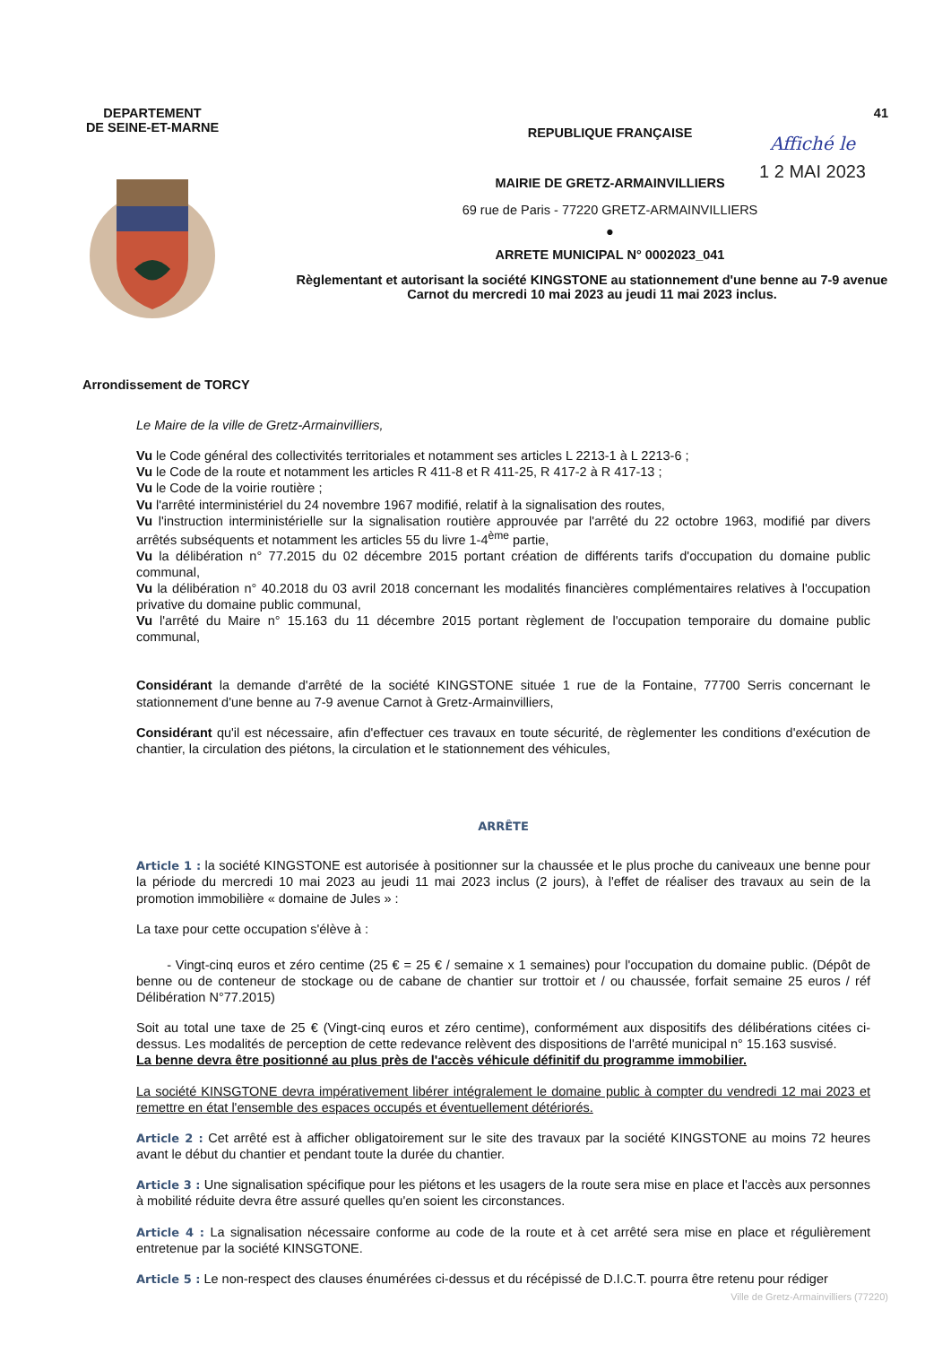DEPARTEMENT
DE SEINE-ET-MARNE
41
Affiché le
1 2 MAI 2023
REPUBLIQUE FRANÇAISE
MAIRIE DE GRETZ-ARMAINVILLIERS
69 rue de Paris - 77220 GRETZ-ARMAINVILLIERS
●
ARRETE MUNICIPAL N° 0002023_041
Règlementant et autorisant la société KINGSTONE au stationnement d'une benne au 7-9 avenue Carnot du mercredi 10 mai 2023 au jeudi 11 mai 2023 inclus.
Arrondissement de TORCY
Le Maire de la ville de Gretz-Armainvilliers,
Vu le Code général des collectivités territoriales et notamment ses articles L 2213-1 à L 2213-6 ;
Vu le Code de la route et notamment les articles R 411-8 et R 411-25, R 417-2 à R 417-13 ;
Vu le Code de la voirie routière ;
Vu l'arrêté interministériel du 24 novembre 1967 modifié, relatif à la signalisation des routes,
Vu l'instruction interministérielle sur la signalisation routière approuvée par l'arrêté du 22 octobre 1963, modifié par divers arrêtés subséquents et notamment les articles 55 du livre 1-4<sup>ème</sup> partie,
Vu la délibération n° 77.2015 du 02 décembre 2015 portant création de différents tarifs d'occupation du domaine public communal,
Vu la délibération n° 40.2018 du 03 avril 2018 concernant les modalités financières complémentaires relatives à l'occupation privative du domaine public communal,
Vu l'arrêté du Maire n° 15.163 du 11 décembre 2015 portant règlement de l'occupation temporaire du domaine public communal,
Considérant la demande d'arrêté de la société KINGSTONE située 1 rue de la Fontaine, 77700 Serris concernant le stationnement d'une benne au 7-9 avenue Carnot à Gretz-Armainvilliers,
Considérant qu'il est nécessaire, afin d'effectuer ces travaux en toute sécurité, de règlementer les conditions d'exécution de chantier, la circulation des piétons, la circulation et le stationnement des véhicules,
ARRÊTE
Article 1 : la société KINGSTONE est autorisée à positionner sur la chaussée et le plus proche du caniveaux une benne pour la période du mercredi 10 mai 2023 au jeudi 11 mai 2023 inclus (2 jours), à l'effet de réaliser des travaux au sein de la promotion immobilière « domaine de Jules » :
La taxe pour cette occupation s'élève à :
- Vingt-cinq euros et zéro centime (25 € = 25 € / semaine x 1 semaines) pour l'occupation du domaine public. (Dépôt de benne ou de conteneur de stockage ou de cabane de chantier sur trottoir et / ou chaussée, forfait semaine 25 euros / réf Délibération N°77.2015)
Soit au total une taxe de 25 € (Vingt-cinq euros et zéro centime), conformément aux dispositifs des délibérations citées ci-dessus. Les modalités de perception de cette redevance relèvent des dispositions de l'arrêté municipal n° 15.163 susvisé.
La benne devra être positionné au plus près de l'accès véhicule définitif du programme immobilier.
La société KINSGTONE devra impérativement libérer intégralement le domaine public à compter du vendredi 12 mai 2023 et remettre en état l'ensemble des espaces occupés et éventuellement détériorés.
Article 2 : Cet arrêté est à afficher obligatoirement sur le site des travaux par la société KINGSTONE au moins 72 heures avant le début du chantier et pendant toute la durée du chantier.
Article 3 : Une signalisation spécifique pour les piétons et les usagers de la route sera mise en place et l'accès aux personnes à mobilité réduite devra être assuré quelles qu'en soient les circonstances.
Article 4 : La signalisation nécessaire conforme au code de la route et à cet arrêté sera mise en place et régulièrement entretenue par la société KINSGTONE.
Article 5 : Le non-respect des clauses énumérées ci-dessus et du récépissé de D.I.C.T. pourra être retenu pour rédiger
Ville de Gretz-Armainvilliers (77220)